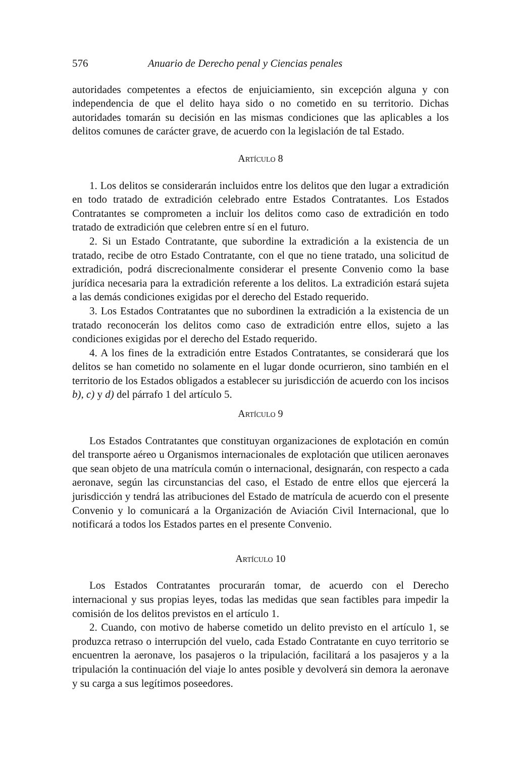576 Anuario de Derecho penal y Ciencias penales
autoridades competentes a efectos de enjuiciamiento, sin excepción alguna y con independencia de que el delito haya sido o no cometido en su territorio. Dichas autoridades tomarán su decisión en las mismas condiciones que las aplicables a los delitos comunes de carácter grave, de acuerdo con la legislación de tal Estado.
Artículo 8
1. Los delitos se considerarán incluidos entre los delitos que den lugar a extradición en todo tratado de extradición celebrado entre Estados Contratantes. Los Estados Contratantes se comprometen a incluir los delitos como caso de extradición en todo tratado de extradición que celebren entre sí en el futuro.
2. Si un Estado Contratante, que subordine la extradición a la existencia de un tratado, recibe de otro Estado Contratante, con el que no tiene tratado, una solicitud de extradición, podrá discrecionalmente considerar el presente Convenio como la base jurídica necesaria para la extradición referente a los delitos. La extradición estará sujeta a las demás condiciones exigidas por el derecho del Estado requerido.
3. Los Estados Contratantes que no subordinen la extradición a la existencia de un tratado reconocerán los delitos como caso de extradición entre ellos, sujeto a las condiciones exigidas por el derecho del Estado requerido.
4. A los fines de la extradición entre Estados Contratantes, se considerará que los delitos se han cometido no solamente en el lugar donde ocurrieron, sino también en el territorio de los Estados obligados a establecer su jurisdicción de acuerdo con los incisos b), c) y d) del párrafo 1 del artículo 5.
Artículo 9
Los Estados Contratantes que constituyan organizaciones de explotación en común del transporte aéreo u Organismos internacionales de explotación que utilicen aeronaves que sean objeto de una matrícula común o internacional, designarán, con respecto a cada aeronave, según las circunstancias del caso, el Estado de entre ellos que ejercerá la jurisdicción y tendrá las atribuciones del Estado de matrícula de acuerdo con el presente Convenio y lo comunicará a la Organización de Aviación Civil Internacional, que lo notificará a todos los Estados partes en el presente Convenio.
Artículo 10
Los Estados Contratantes procurarán tomar, de acuerdo con el Derecho internacional y sus propias leyes, todas las medidas que sean factibles para impedir la comisión de los delitos previstos en el artículo 1.
2. Cuando, con motivo de haberse cometido un delito previsto en el artículo 1, se produzca retraso o interrupción del vuelo, cada Estado Contratante en cuyo territorio se encuentren la aeronave, los pasajeros o la tripulación, facilitará a los pasajeros y a la tripulación la continuación del viaje lo antes posible y devolverá sin demora la aeronave y su carga a sus legítimos poseedores.